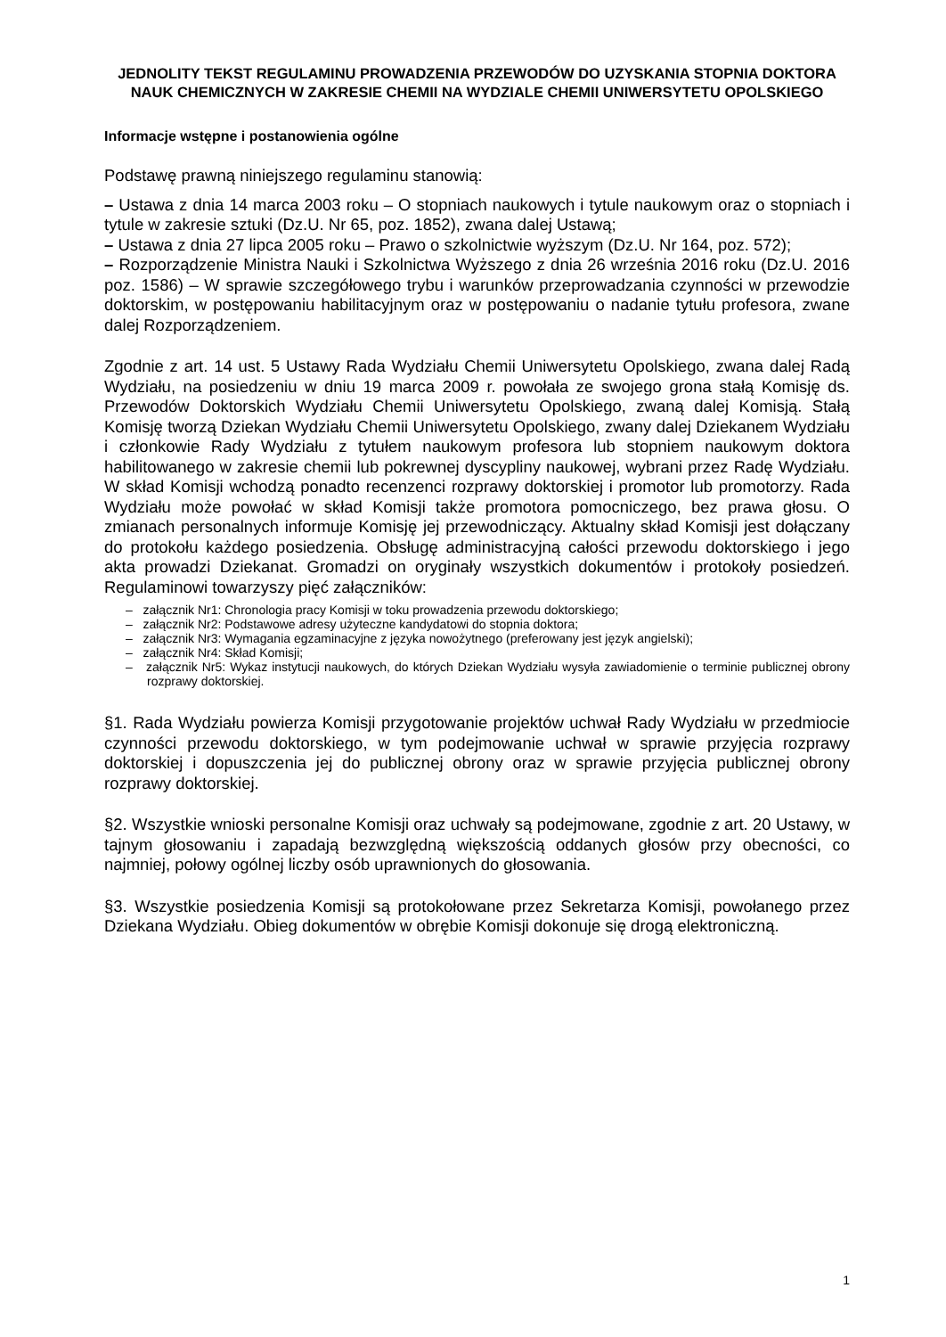JEDNOLITY TEKST REGULAMINU PROWADZENIA PRZEWODÓW DO UZYSKANIA STOPNIA DOKTORA NAUK CHEMICZNYCH W ZAKRESIE CHEMII NA WYDZIALE CHEMII UNIWERSYTETU OPOLSKIEGO
Informacje wstępne i postanowienia ogólne
Podstawę prawną niniejszego regulaminu stanowią:
– Ustawa z dnia 14 marca 2003 roku – O stopniach naukowych i tytule naukowym oraz o stopniach i tytule w zakresie sztuki (Dz.U. Nr 65, poz. 1852), zwana dalej Ustawą;
– Ustawa z dnia 27 lipca 2005 roku – Prawo o szkolnictwie wyższym (Dz.U. Nr 164, poz. 572);
– Rozporządzenie Ministra Nauki i Szkolnictwa Wyższego z dnia 26 września 2016 roku (Dz.U. 2016 poz. 1586) – W sprawie szczegółowego trybu i warunków przeprowadzania czynności w przewodzie doktorskim, w postępowaniu habilitacyjnym oraz w postępowaniu o nadanie tytułu profesora, zwane dalej Rozporządzeniem.
Zgodnie z art. 14 ust. 5 Ustawy Rada Wydziału Chemii Uniwersytetu Opolskiego, zwana dalej Radą Wydziału, na posiedzeniu w dniu 19 marca 2009 r. powołała ze swojego grona stałą Komisję ds. Przewodów Doktorskich Wydziału Chemii Uniwersytetu Opolskiego, zwaną dalej Komisją. Stałą Komisję tworzą Dziekan Wydziału Chemii Uniwersytetu Opolskiego, zwany dalej Dziekanem Wydziału i członkowie Rady Wydziału z tytułem naukowym profesora lub stopniem naukowym doktora habilitowanego w zakresie chemii lub pokrewnej dyscypliny naukowej, wybrani przez Radę Wydziału. W skład Komisji wchodzą ponadto recenzenci rozprawy doktorskiej i promotor lub promotorzy. Rada Wydziału może powołać w skład Komisji także promotora pomocniczego, bez prawa głosu. O zmianach personalnych informuje Komisję jej przewodniczący. Aktualny skład Komisji jest dołączany do protokołu każdego posiedzenia. Obsługę administracyjną całości przewodu doktorskiego i jego akta prowadzi Dziekanat. Gromadzi on oryginały wszystkich dokumentów i protokoły posiedzeń. Regulaminowi towarzyszy pięć załączników:
– załącznik Nr1: Chronologia pracy Komisji w toku prowadzenia przewodu doktorskiego;
– załącznik Nr2: Podstawowe adresy użyteczne kandydatowi do stopnia doktora;
– załącznik Nr3: Wymagania egzaminacyjne z języka nowożytnego (preferowany jest język angielski);
– załącznik Nr4: Skład Komisji;
– załącznik Nr5: Wykaz instytucji naukowych, do których Dziekan Wydziału wysyła zawiadomienie o terminie publicznej obrony rozprawy doktorskiej.
§1. Rada Wydziału powierza Komisji przygotowanie projektów uchwał Rady Wydziału w przedmiocie czynności przewodu doktorskiego, w tym podejmowanie uchwał w sprawie przyjęcia rozprawy doktorskiej i dopuszczenia jej do publicznej obrony oraz w sprawie przyjęcia publicznej obrony rozprawy doktorskiej.
§2. Wszystkie wnioski personalne Komisji oraz uchwały są podejmowane, zgodnie z art. 20 Ustawy, w tajnym głosowaniu i zapadają bezwzględną większością oddanych głosów przy obecności, co najmniej, połowy ogólnej liczby osób uprawnionych do głosowania.
§3. Wszystkie posiedzenia Komisji są protokołowane przez Sekretarza Komisji, powołanego przez Dziekana Wydziału. Obieg dokumentów w obrębie Komisji dokonuje się drogą elektroniczną.
1